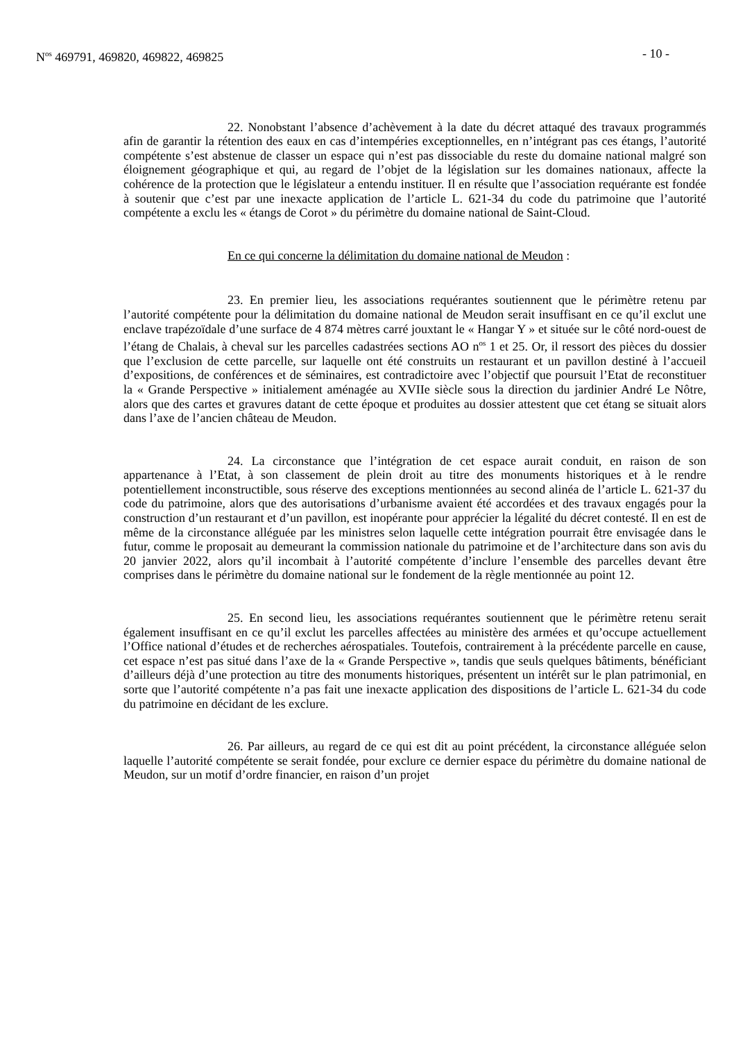N<sup>os</sup> 469791, 469820, 469822, 469825 - 10 -
22. Nonobstant l’absence d’achèvement à la date du décret attaqué des travaux programmés afin de garantir la rétention des eaux en cas d’intempéries exceptionnelles, en n’intégrant pas ces étangs, l’autorité compétente s’est abstenue de classer un espace qui n’est pas dissociable du reste du domaine national malgré son éloignement géographique et qui, au regard de l’objet de la législation sur les domaines nationaux, affecte la cohérence de la protection que le législateur a entendu instituer. Il en résulte que l’association requérante est fondée à soutenir que c’est par une inexacte application de l’article L. 621-34 du code du patrimoine que l’autorité compétente a exclu les « étangs de Corot » du périmètre du domaine national de Saint-Cloud.
En ce qui concerne la délimitation du domaine national de Meudon :
23. En premier lieu, les associations requérantes soutiennent que le périmètre retenu par l’autorité compétente pour la délimitation du domaine national de Meudon serait insuffisant en ce qu’il exclut une enclave trapézoïdale d’une surface de 4 874 mètres carré jouxtant le « Hangar Y » et située sur le côté nord-ouest de l’étang de Chalais, à cheval sur les parcelles cadastrées sections AO n<sup>os</sup> 1 et 25. Or, il ressort des pièces du dossier que l’exclusion de cette parcelle, sur laquelle ont été construits un restaurant et un pavillon destiné à l’accueil d’expositions, de conférences et de séminaires, est contradictoire avec l’objectif que poursuit l’Etat de reconstituer la « Grande Perspective » initialement aménagée au XVIIe siècle sous la direction du jardinier André Le Nôtre, alors que des cartes et gravures datant de cette époque et produites au dossier attestent que cet étang se situait alors dans l’axe de l’ancien château de Meudon.
24. La circonstance que l’intégration de cet espace aurait conduit, en raison de son appartenance à l’Etat, à son classement de plein droit au titre des monuments historiques et à le rendre potentiellement inconstructible, sous réserve des exceptions mentionnées au second alinéa de l’article L. 621-37 du code du patrimoine, alors que des autorisations d’urbanisme avaient été accordées et des travaux engagés pour la construction d’un restaurant et d’un pavillon, est inopérante pour apprécier la légalité du décret contesté. Il en est de même de la circonstance alléguée par les ministres selon laquelle cette intégration pourrait être envisagée dans le futur, comme le proposait au demeurant la commission nationale du patrimoine et de l’architecture dans son avis du 20 janvier 2022, alors qu’il incombait à l’autorité compétente d’inclure l’ensemble des parcelles devant être comprises dans le périmètre du domaine national sur le fondement de la règle mentionnée au point 12.
25. En second lieu, les associations requérantes soutiennent que le périmètre retenu serait également insuffisant en ce qu’il exclut les parcelles affectées au ministère des armées et qu’occupe actuellement l’Office national d’études et de recherches aérospatiales. Toutefois, contrairement à la précédente parcelle en cause, cet espace n’est pas situé dans l’axe de la « Grande Perspective », tandis que seuls quelques bâtiments, bénéficiant d’ailleurs déjà d’une protection au titre des monuments historiques, présentent un intérêt sur le plan patrimonial, en sorte que l’autorité compétente n’a pas fait une inexacte application des dispositions de l’article L. 621-34 du code du patrimoine en décidant de les exclure.
26. Par ailleurs, au regard de ce qui est dit au point précédent, la circonstance alléguée selon laquelle l’autorité compétente se serait fondée, pour exclure ce dernier espace du périmètre du domaine national de Meudon, sur un motif d’ordre financier, en raison d’un projet